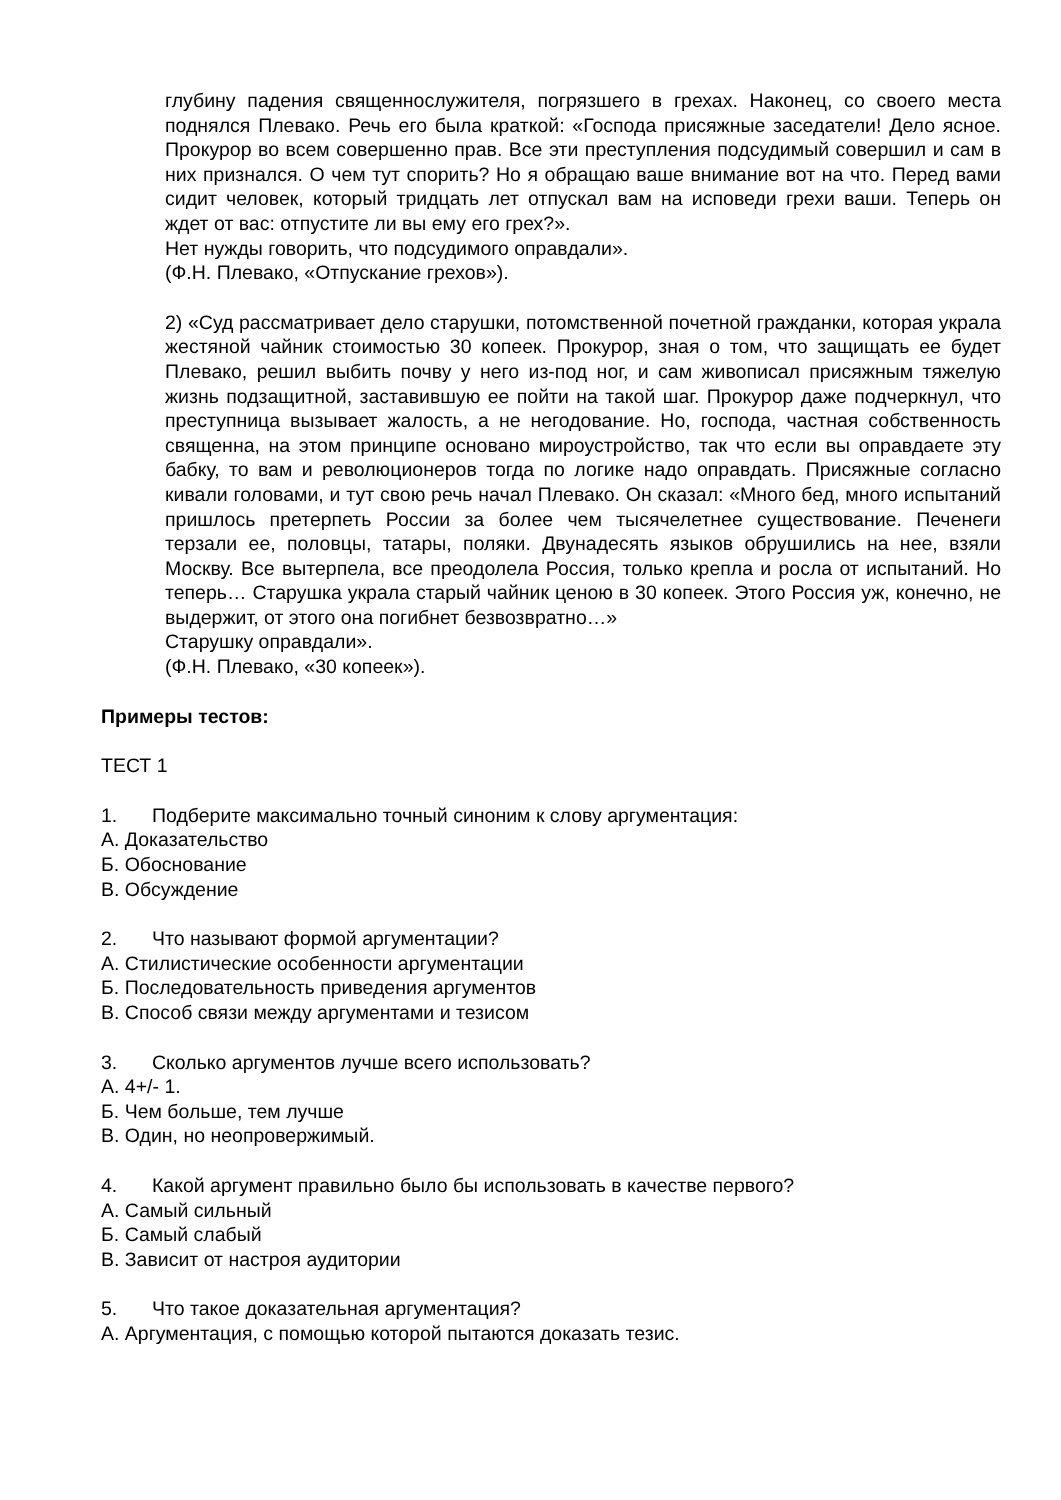глубину падения священнослужителя, погрязшего в грехах. Наконец, со своего места поднялся Плевако. Речь его была краткой: «Господа присяжные заседатели! Дело ясное. Прокурор во всем совершенно прав. Все эти преступления подсудимый совершил и сам в них признался. О чем тут спорить? Но я обращаю ваше внимание вот на что. Перед вами сидит человек, который тридцать лет отпускал вам на исповеди грехи ваши. Теперь он ждет от вас: отпустите ли вы ему его грех?».
Нет нужды говорить, что подсудимого оправдали».
(Ф.Н. Плевако, «Отпускание грехов»).
2) «Суд рассматривает дело старушки, потомственной почетной гражданки, которая украла жестяной чайник стоимостью 30 копеек. Прокурор, зная о том, что защищать ее будет Плевако, решил выбить почву у него из-под ног, и сам живописал присяжным тяжелую жизнь подзащитной, заставившую ее пойти на такой шаг. Прокурор даже подчеркнул, что преступница вызывает жалость, а не негодование. Но, господа, частная собственность священна, на этом принципе основано мироустройство, так что если вы оправдаете эту бабку, то вам и революционеров тогда по логике надо оправдать. Присяжные согласно кивали головами, и тут свою речь начал Плевако. Он сказал: «Много бед, много испытаний пришлось претерпеть России за более чем тысячелетнее существование. Печенеги терзали ее, половцы, татары, поляки. Двунадесять языков обрушились на нее, взяли Москву. Все вытерпела, все преодолела Россия, только крепла и росла от испытаний. Но теперь… Старушка украла старый чайник ценою в 30 копеек. Этого Россия уж, конечно, не выдержит, от этого она погибнет безвозвратно…»
Старушку оправдали».
(Ф.Н. Плевако, «30 копеек»).
Примеры тестов:
ТЕСТ 1
1. Подберите максимально точный синоним к слову аргументация:
А. Доказательство
Б. Обоснование
В. Обсуждение
2. Что называют формой аргументации?
А. Стилистические особенности аргументации
Б. Последовательность приведения аргументов
В. Способ связи между аргументами и тезисом
3. Сколько аргументов лучше всего использовать?
А. 4+/- 1.
Б. Чем больше, тем лучше
В. Один, но неопровержимый.
4. Какой аргумент правильно было бы использовать в качестве первого?
А. Самый сильный
Б. Самый слабый
В. Зависит от настроя аудитории
5. Что такое доказательная аргументация?
А. Аргументация, с помощью которой пытаются доказать тезис.